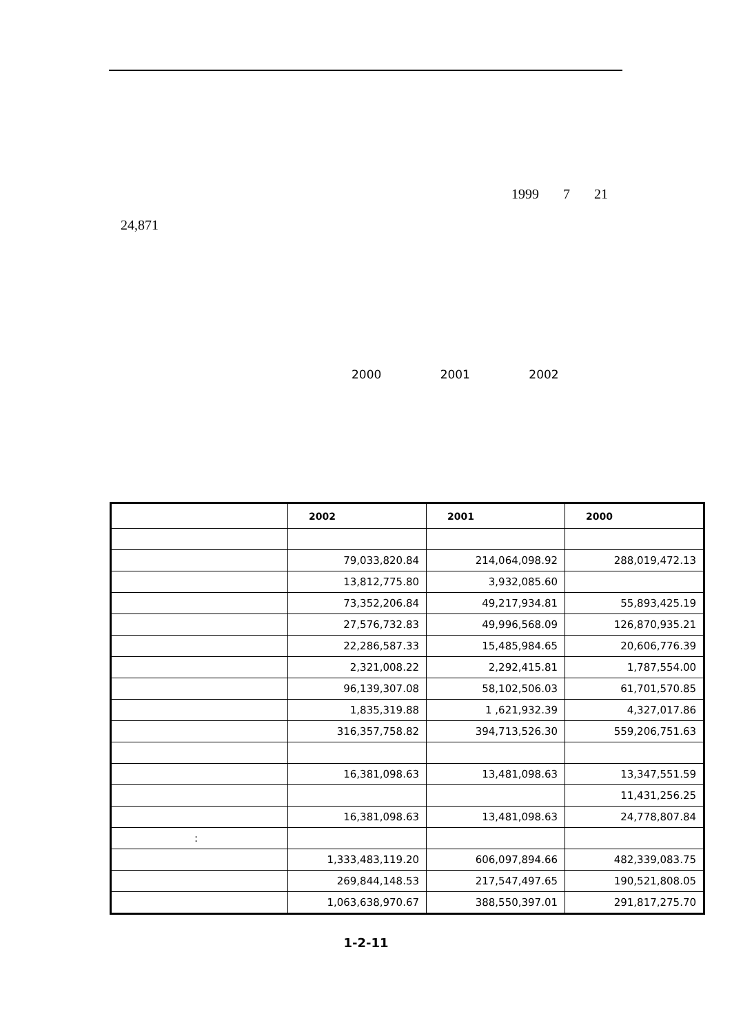1999 7 21
24,871
2000 2001 2002
| | 2002 | 2001 | 2000 |
| --- | --- | --- | --- |
| | 79,033,820.84 | 214,064,098.92 | 288,019,472.13 |
| | 13,812,775.80 | 3,932,085.60 | |
| | 73,352,206.84 | 49,217,934.81 | 55,893,425.19 |
| | 27,576,732.83 | 49,996,568.09 | 126,870,935.21 |
| | 22,286,587.33 | 15,485,984.65 | 20,606,776.39 |
| | 2,321,008.22 | 2,292,415.81 | 1,787,554.00 |
| | 96,139,307.08 | 58,102,506.03 | 61,701,570.85 |
| | 1,835,319.88 | 1 ,621,932.39 | 4,327,017.86 |
| | 316,357,758.82 | 394,713,526.30 | 559,206,751.63 |
| | 16,381,098.63 | 13,481,098.63 | 13,347,551.59 |
| | | | 11,431,256.25 |
| | 16,381,098.63 | 13,481,098.63 | 24,778,807.84 |
| : | | | |
| | 1,333,483,119.20 | 606,097,894.66 | 482,339,083.75 |
| | 269,844,148.53 | 217,547,497.65 | 190,521,808.05 |
| | 1,063,638,970.67 | 388,550,397.01 | 291,817,275.70 |
1-2-11